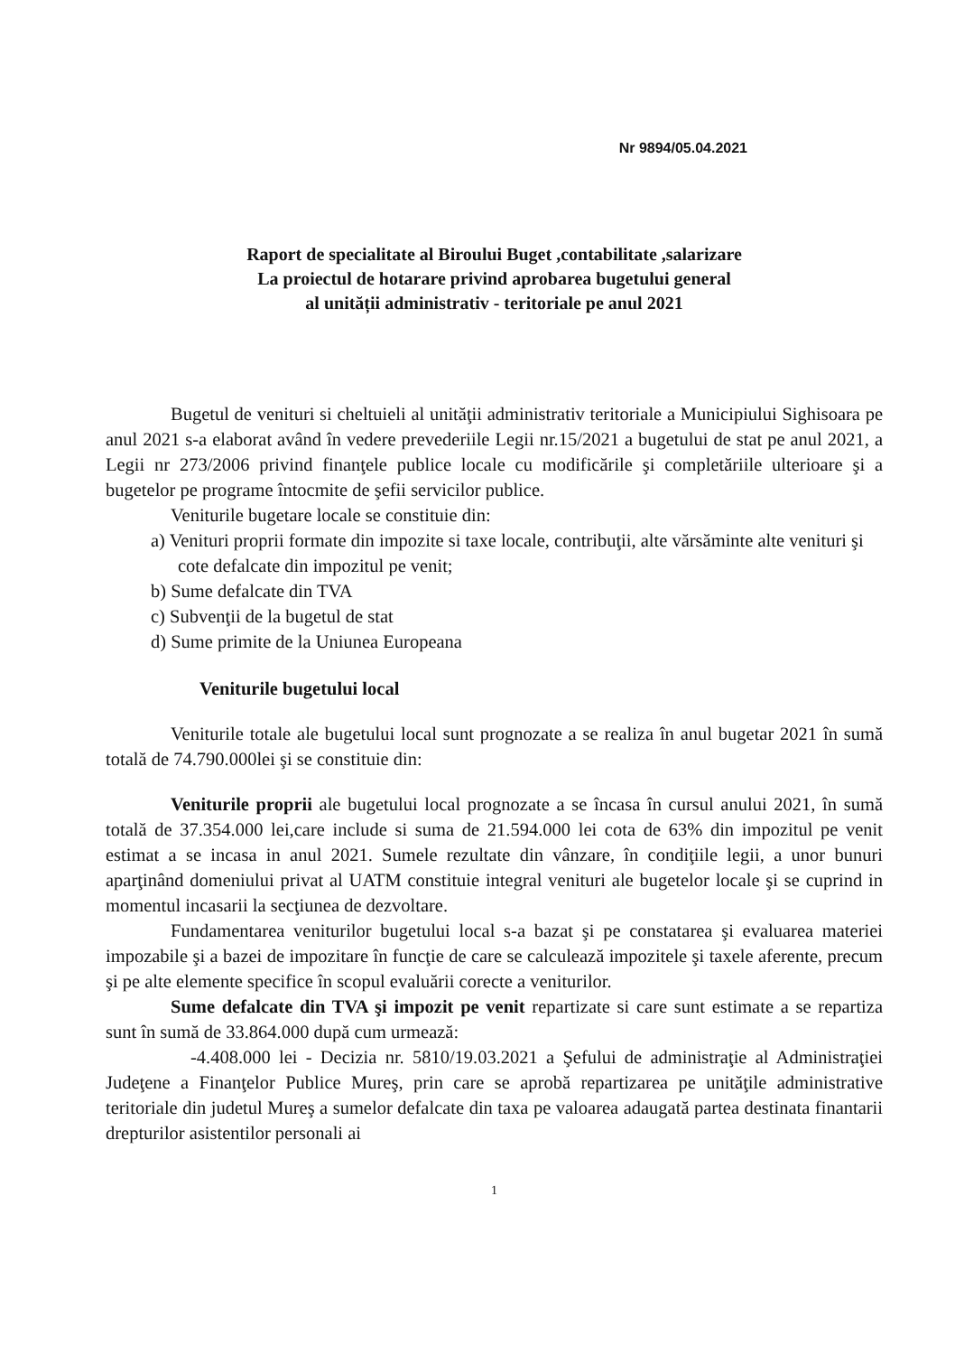Nr 9894/05.04.2021
Raport de specialitate al Biroului Buget ,contabilitate ,salarizare
La proiectul de hotarare privind aprobarea bugetului general
al unității administrativ - teritoriale pe anul 2021
Bugetul de venituri si cheltuieli al unităţii administrativ teritoriale a Municipiului Sighisoara pe anul 2021 s-a elaborat având în vedere prevederiile Legii nr.15/2021 a bugetului de stat pe anul 2021, a Legii nr 273/2006 privind finanţele publice locale cu modificările şi completăriile ulterioare şi a bugetelor pe programe întocmite de şefii servicilor publice.
Veniturile bugetare locale se constituie din:
a) Venituri proprii formate din impozite si taxe locale, contribuţii, alte vărsăminte alte venituri şi cote defalcate din impozitul pe venit;
b) Sume defalcate din TVA
c) Subvenţii de la bugetul de stat
d) Sume primite de la Uniunea Europeana
Veniturile bugetului local
Veniturile totale ale bugetului local sunt prognozate a se realiza în anul bugetar 2021 în sumă totală de 74.790.000lei şi se constituie din:
Veniturile proprii ale bugetului local prognozate a se încasa în cursul anului 2021, în sumă totală de 37.354.000 lei,care include si suma de 21.594.000 lei cota de 63% din impozitul pe venit estimat a se incasa in anul 2021. Sumele rezultate din vânzare, în condiţiile legii, a unor bunuri aparţinând domeniului privat al UATM constituie integral venituri ale bugetelor locale şi se cuprind in momentul incasarii la secţiunea de dezvoltare.
Fundamentarea veniturilor bugetului local s-a bazat şi pe constatarea şi evaluarea materiei impozabile şi a bazei de impozitare în funcţie de care se calculează impozitele şi taxele aferente, precum şi pe alte elemente specifice în scopul evaluării corecte a veniturilor.
Sume defalcate din TVA şi impozit pe venit repartizate si care sunt estimate a se repartiza sunt în sumă de 33.864.000 după cum urmează:
-4.408.000 lei - Decizia nr. 5810/19.03.2021 a Şefului de administraţie al Administraţiei Judeţene a Finanţelor Publice Mureş, prin care se aprobă repartizarea pe unităţile administrative teritoriale din judetul Mureş a sumelor defalcate din taxa pe valoarea adaugată partea destinata finantarii drepturilor asistentilor personali ai
1